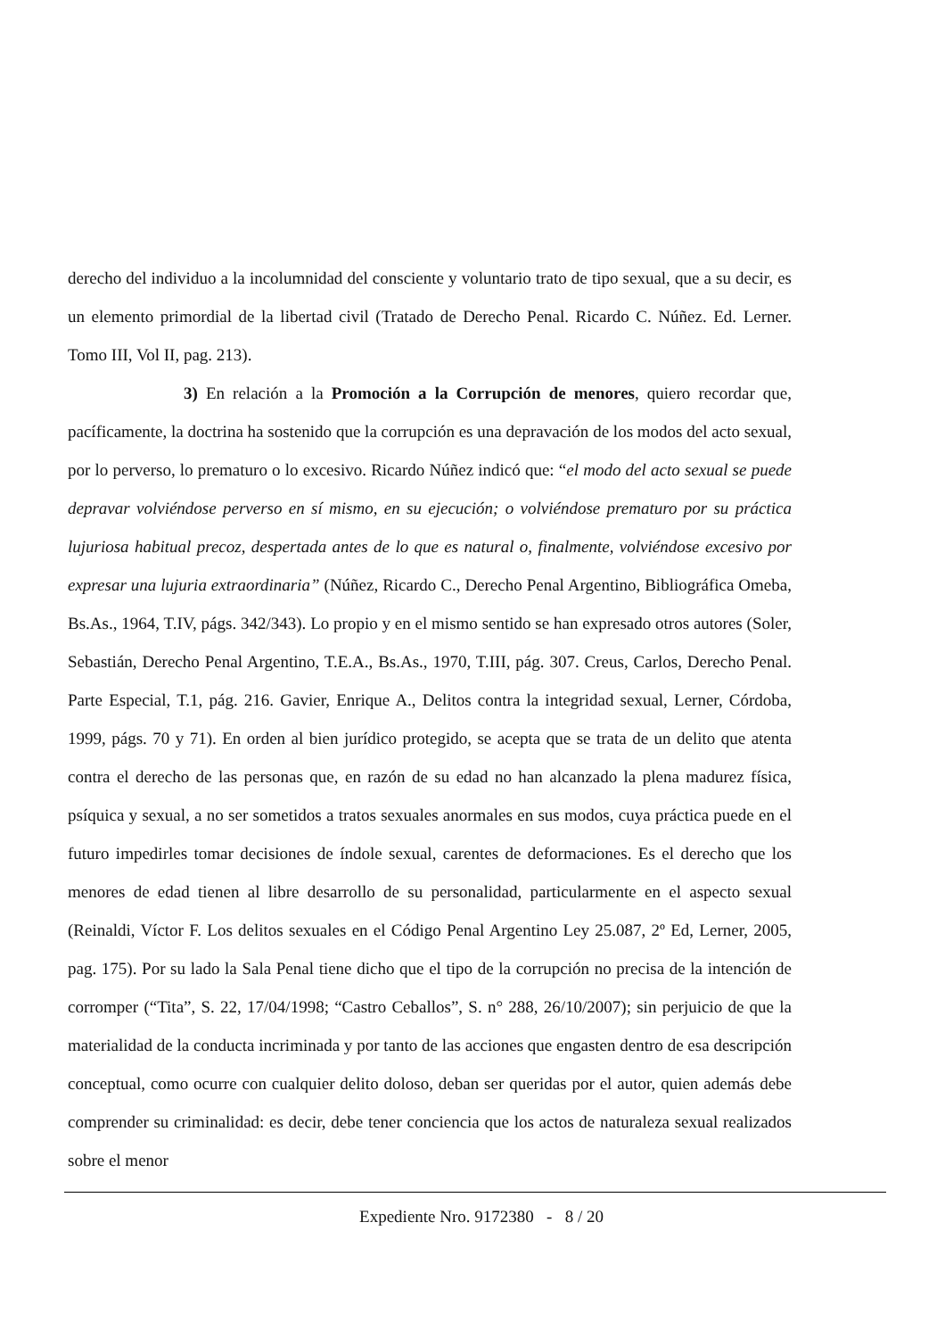derecho del individuo a la incolumnidad del consciente y voluntario trato de tipo sexual, que a su decir, es un elemento primordial de la libertad civil (Tratado de Derecho Penal. Ricardo C. Núñez. Ed. Lerner. Tomo III, Vol II, pag. 213).
3) En relación a la Promoción a la Corrupción de menores, quiero recordar que, pacíficamente, la doctrina ha sostenido que la corrupción es una depravación de los modos del acto sexual, por lo perverso, lo prematuro o lo excesivo. Ricardo Núñez indicó que: “el modo del acto sexual se puede depravar volviéndose perverso en sí mismo, en su ejecución; o volviéndose prematuro por su práctica lujuriosa habitual precoz, despertada antes de lo que es natural o, finalmente, volviéndose excesivo por expresar una lujuria extraordinaria” (Núñez, Ricardo C., Derecho Penal Argentino, Bibliográfica Omeba, Bs.As., 1964, T.IV, págs. 342/343). Lo propio y en el mismo sentido se han expresado otros autores (Soler, Sebastián, Derecho Penal Argentino, T.E.A., Bs.As., 1970, T.III, pág. 307. Creus, Carlos, Derecho Penal. Parte Especial, T.1, pág. 216. Gavier, Enrique A., Delitos contra la integridad sexual, Lerner, Córdoba, 1999, págs. 70 y 71). En orden al bien jurídico protegido, se acepta que se trata de un delito que atenta contra el derecho de las personas que, en razón de su edad no han alcanzado la plena madurez física, psíquica y sexual, a no ser sometidos a tratos sexuales anormales en sus modos, cuya práctica puede en el futuro impedirles tomar decisiones de índole sexual, carentes de deformaciones. Es el derecho que los menores de edad tienen al libre desarrollo de su personalidad, particularmente en el aspecto sexual (Reinaldi, Víctor F. Los delitos sexuales en el Código Penal Argentino Ley 25.087, 2º Ed, Lerner, 2005, pag. 175). Por su lado la Sala Penal tiene dicho que el tipo de la corrupción no precisa de la intención de corromper (“Tita”, S. 22, 17/04/1998; “Castro Ceballos”, S. n° 288, 26/10/2007); sin perjuicio de que la materialidad de la conducta incriminada y por tanto de las acciones que engasten dentro de esa descripción conceptual, como ocurre con cualquier delito doloso, deban ser queridas por el autor, quien además debe comprender su criminalidad: es decir, debe tener conciencia que los actos de naturaleza sexual realizados sobre el menor
Expediente Nro. 9172380 - 8 / 20